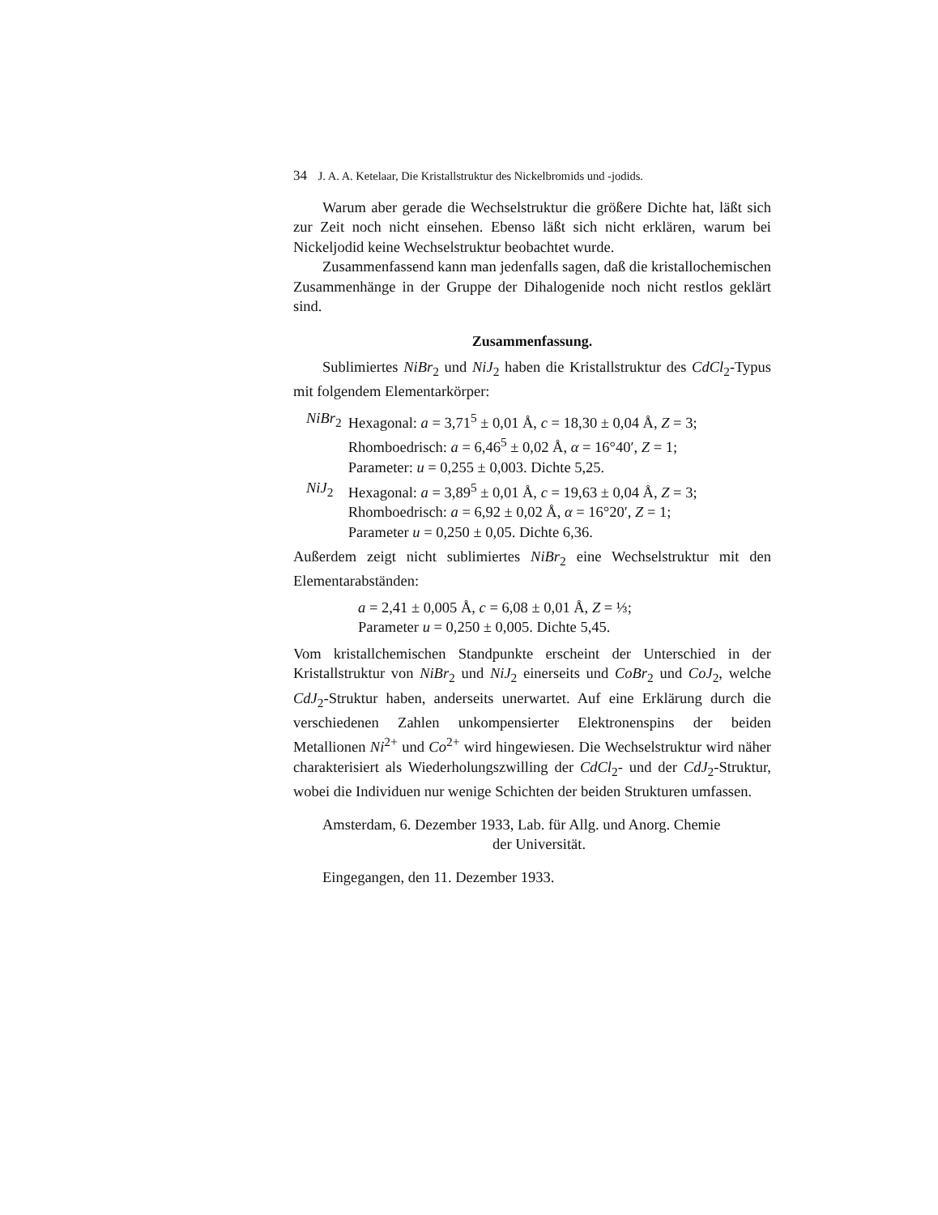34 J. A. A. Ketelaar, Die Kristallstruktur des Nickelbromids und -jodids.
Warum aber gerade die Wechselstruktur die größere Dichte hat, läßt sich zur Zeit noch nicht einsehen. Ebenso läßt sich nicht erklären, warum bei Nickeljodid keine Wechselstruktur beobachtet wurde.
Zusammenfassend kann man jedenfalls sagen, daß die kristallochemischen Zusammenhänge in der Gruppe der Dihalogenide noch nicht restlos geklärt sind.
Zusammenfassung.
Sublimiertes NiBr<sub>2</sub> und NiJ<sub>2</sub> haben die Kristallstruktur des CdCl<sub>2</sub>-Typus mit folgendem Elementarkörper:
| NiBr<sub>2</sub> | Hexagonal: a = 3,71<sup>5</sup> ± 0,01 Å, c = 18,30 ± 0,04 Å, Z = 3; Rhomboedrisch: a = 6,46<sup>5</sup> ± 0,02 Å, α = 16°40′, Z = 1; Parameter: u = 0,255 ± 0,003. Dichte 5,25. |
| NiJ<sub>2</sub> | Hexagonal: a = 3,89<sup>5</sup> ± 0,01 Å, c = 19,63 ± 0,04 Å, Z = 3; Rhomboedrisch: a = 6,92 ± 0,02 Å, α = 16°20′, Z = 1; Parameter u = 0,250 ± 0,05. Dichte 6,36. |
Außerdem zeigt nicht sublimiertes NiBr<sub>2</sub> eine Wechselstruktur mit den Elementarabständen:
a = 2,41 ± 0,005 Å, c = 6,08 ± 0,01 Å, Z = ⅓;
Parameter u = 0,250 ± 0,005. Dichte 5,45.
Vom kristallchemischen Standpunkte erscheint der Unterschied in der Kristallstruktur von NiBr<sub>2</sub> und NiJ<sub>2</sub> einerseits und CoBr<sub>2</sub> und CoJ<sub>2</sub>, welche CdJ<sub>2</sub>-Struktur haben, anderseits unerwartet. Auf eine Erklärung durch die verschiedenen Zahlen unkompensierter Elektronenspins der beiden Metallionen Ni<sup>2+</sup> und Co<sup>2+</sup> wird hingewiesen. Die Wechselstruktur wird näher charakterisiert als Wiederholungszwilling der CdCl<sub>2</sub>- und der CdJ<sub>2</sub>-Struktur, wobei die Individuen nur wenige Schichten der beiden Strukturen umfassen.
Amsterdam, 6. Dezember 1933, Lab. für Allg. und Anorg. Chemie
der Universität.
Eingegangen, den 11. Dezember 1933.